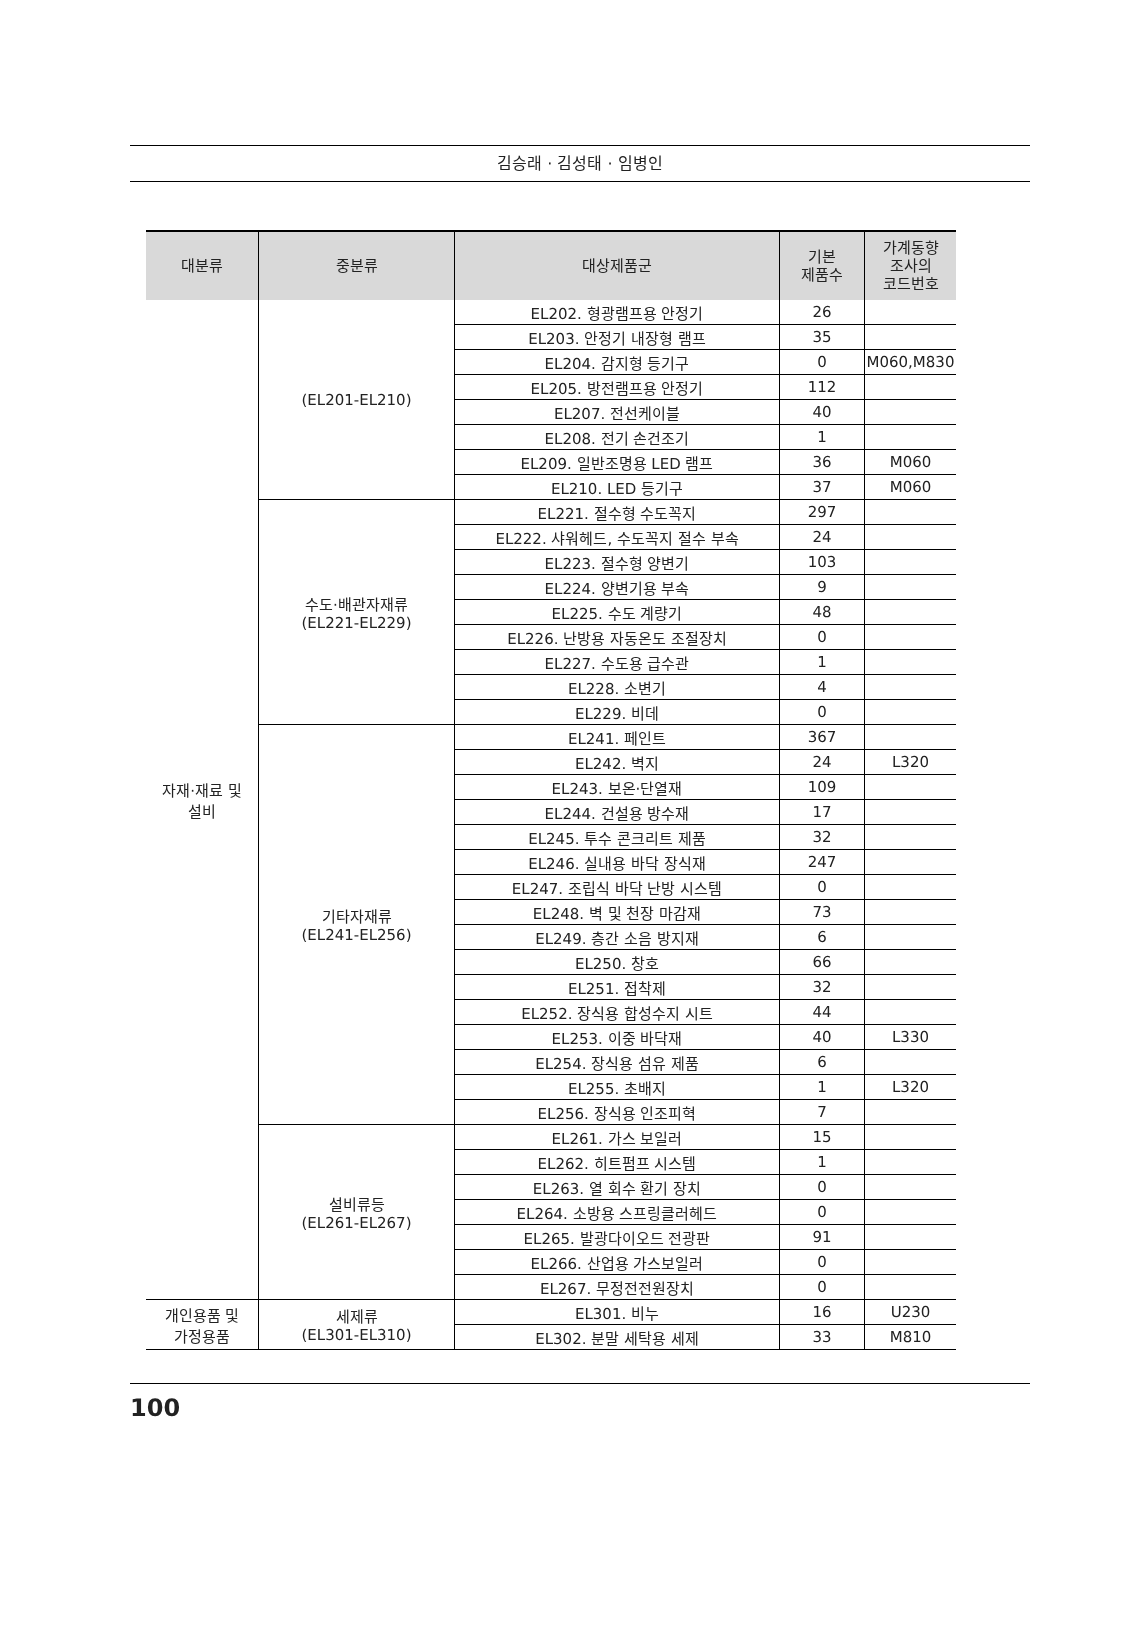김승래 · 김성태 · 임병인
| 대분류 | 중분류 | 대상제품군 | 기본 제품수 | 가계동향 조사의 코드번호 |
| --- | --- | --- | --- | --- |
| 자재·재료 및 설비 | (EL201-EL210) | EL202. 형광램프용 안정기 | 26 | |
| | | EL203. 안정기 내장형 램프 | 35 | |
| | | EL204. 감지형 등기구 | 0 | M060,M830 |
| | | EL205. 방전램프용 안정기 | 112 | |
| | | EL207. 전선케이블 | 40 | |
| | | EL208. 전기 손건조기 | 1 | |
| | | EL209. 일반조명용 LED 램프 | 36 | M060 |
| | | EL210. LED 등기구 | 37 | M060 |
| | 수도·배관자재류 (EL221-EL229) | EL221. 절수형 수도꼭지 | 297 | |
| | | EL222. 샤워헤드, 수도꼭지 절수 부속 | 24 | |
| | | EL223. 절수형 양변기 | 103 | |
| | | EL224. 양변기용 부속 | 9 | |
| | | EL225. 수도 계량기 | 48 | |
| | | EL226. 난방용 자동온도 조절장치 | 0 | |
| | | EL227. 수도용 급수관 | 1 | |
| | | EL228. 소변기 | 4 | |
| | | EL229. 비데 | 0 | |
| | 기타자재류 (EL241-EL256) | EL241. 페인트 | 367 | |
| | | EL242. 벽지 | 24 | L320 |
| | | EL243. 보온·단열재 | 109 | |
| | | EL244. 건설용 방수재 | 17 | |
| | | EL245. 투수 콘크리트 제품 | 32 | |
| | | EL246. 실내용 바닥 장식재 | 247 | |
| | | EL247. 조립식 바닥 난방 시스템 | 0 | |
| | | EL248. 벽 및 천장 마감재 | 73 | |
| | | EL249. 층간 소음 방지재 | 6 | |
| | | EL250. 창호 | 66 | |
| | | EL251. 접착제 | 32 | |
| | | EL252. 장식용 합성수지 시트 | 44 | |
| | | EL253. 이중 바닥재 | 40 | L330 |
| | | EL254. 장식용 섬유 제품 | 6 | |
| | | EL255. 초배지 | 1 | L320 |
| | | EL256. 장식용 인조피혁 | 7 | |
| | 설비류등 (EL261-EL267) | EL261. 가스 보일러 | 15 | |
| | | EL262. 히트펌프 시스템 | 1 | |
| | | EL263. 열 회수 환기 장치 | 0 | |
| | | EL264. 소방용 스프링클러헤드 | 0 | |
| | | EL265. 발광다이오드 전광판 | 91 | |
| | | EL266. 산업용 가스보일러 | 0 | |
| | | EL267. 무정전전원장치 | 0 | |
| 개인용품 및 가정용품 | 세제류 (EL301-EL310) | EL301. 비누 | 16 | U230 |
| | | EL302. 분말 세탁용 세제 | 33 | M810 |
100